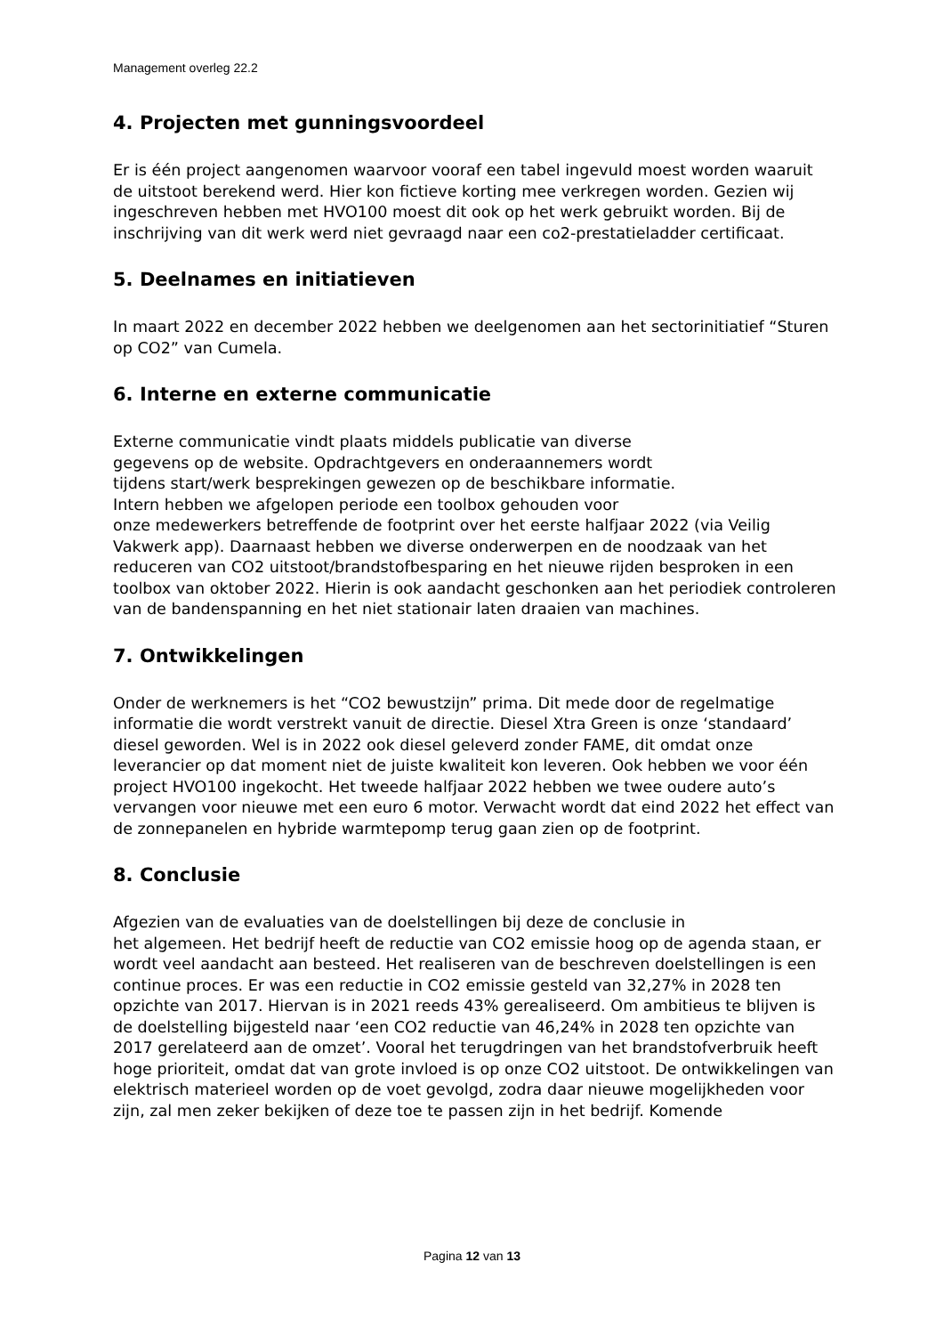Management overleg 22.2
4. Projecten met gunningsvoordeel
Er is één project aangenomen waarvoor vooraf een tabel ingevuld moest worden waaruit de uitstoot berekend werd. Hier kon fictieve korting mee verkregen worden. Gezien wij ingeschreven hebben met HVO100 moest dit ook op het werk gebruikt worden. Bij de inschrijving van dit werk werd niet gevraagd naar een co2-prestatieladder certificaat.
5. Deelnames en initiatieven
In maart 2022 en december 2022 hebben we deelgenomen aan het sectorinitiatief “Sturen op CO2” van Cumela.
6. Interne en externe communicatie
Externe communicatie vindt plaats middels publicatie van diverse
gegevens op de website. Opdrachtgevers en onderaannemers wordt
tijdens start/werk besprekingen gewezen op de beschikbare informatie.
Intern hebben we afgelopen periode een toolbox gehouden voor
onze medewerkers betreffende de footprint over het eerste halfjaar 2022 (via Veilig Vakwerk app). Daarnaast hebben we diverse onderwerpen en de noodzaak van het reduceren van CO2 uitstoot/brandstofbesparing en het nieuwe rijden besproken in een toolbox van oktober 2022. Hierin is ook aandacht geschonken aan het periodiek controleren van de bandenspanning en het niet stationair laten draaien van machines.
7. Ontwikkelingen
Onder de werknemers is het “CO2 bewustzijn” prima. Dit mede door de regelmatige informatie die wordt verstrekt vanuit de directie. Diesel Xtra Green is onze ‘standaard’ diesel geworden. Wel is in 2022 ook diesel geleverd zonder FAME, dit omdat onze leverancier op dat moment niet de juiste kwaliteit kon leveren. Ook hebben we voor één project HVO100 ingekocht. Het tweede halfjaar 2022 hebben we twee oudere auto’s vervangen voor nieuwe met een euro 6 motor. Verwacht wordt dat eind 2022 het effect van de zonnepanelen en hybride warmtepomp terug gaan zien op de footprint.
8. Conclusie
Afgezien van de evaluaties van de doelstellingen bij deze de conclusie in
het algemeen. Het bedrijf heeft de reductie van CO2 emissie hoog op de agenda staan, er wordt veel aandacht aan besteed. Het realiseren van de beschreven doelstellingen is een continue proces. Er was een reductie in CO2 emissie gesteld van 32,27% in 2028 ten opzichte van 2017. Hiervan is in 2021 reeds 43% gerealiseerd. Om ambitieus te blijven is de doelstelling bijgesteld naar ‘een CO2 reductie van 46,24% in 2028 ten opzichte van 2017 gerelateerd aan de omzet’. Vooral het terugdringen van het brandstofverbruik heeft hoge prioriteit, omdat dat van grote invloed is op onze CO2 uitstoot. De ontwikkelingen van elektrisch materieel worden op de voet gevolgd, zodra daar nieuwe mogelijkheden voor zijn, zal men zeker bekijken of deze toe te passen zijn in het bedrijf. Komende
Pagina 12 van 13